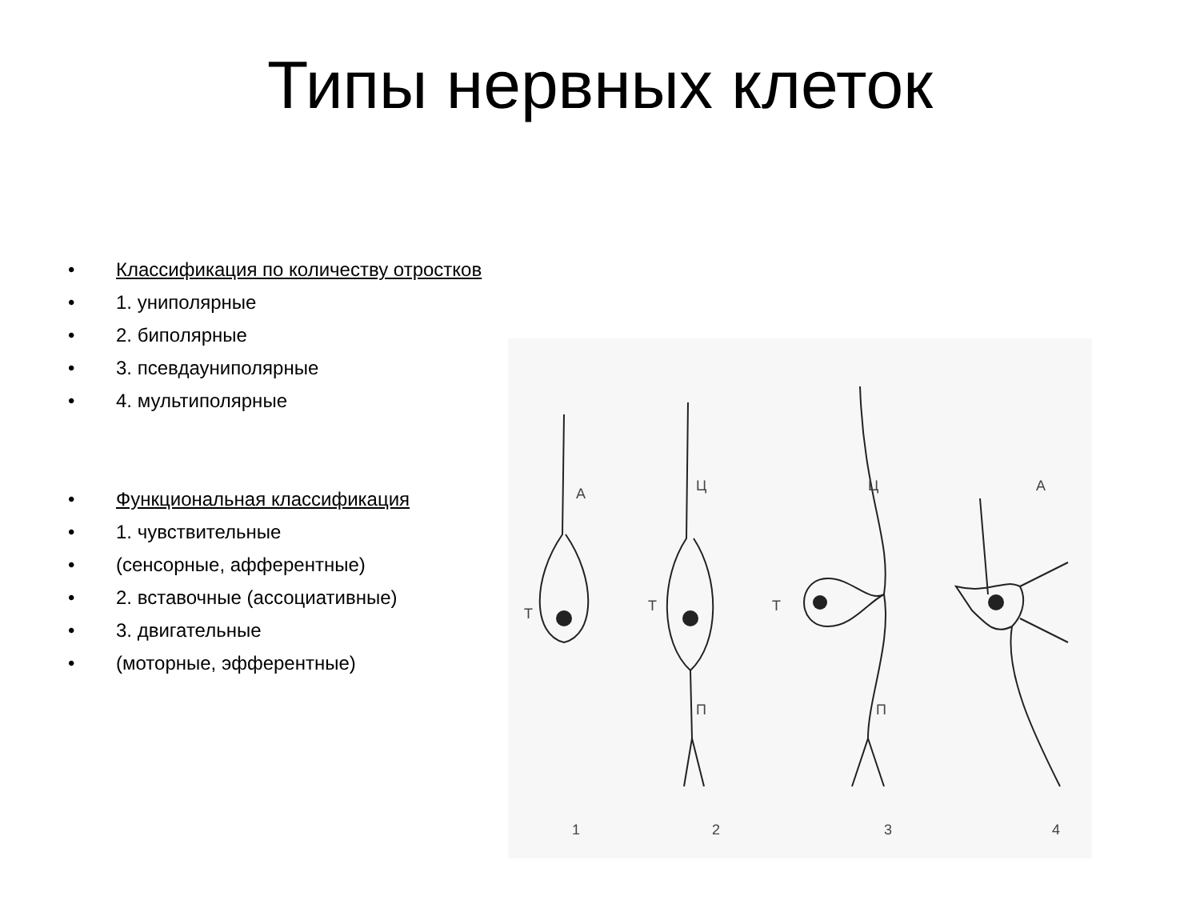Типы нервных клеток
• Классификация по количеству отростков
• 1. униполярные
• 2. биполярные
• 3. псевдауниполярные
• 4. мультиполярные
• Функциональная классификация
• 1. чувствительные
• (сенсорные, афферентные)
• 2. вставочные (ассоциативные)
• 3. двигательные
• (моторные, эфферентные)
А
Т
Ц
Т
П
Ц
Т
П
А
1
2
3
4